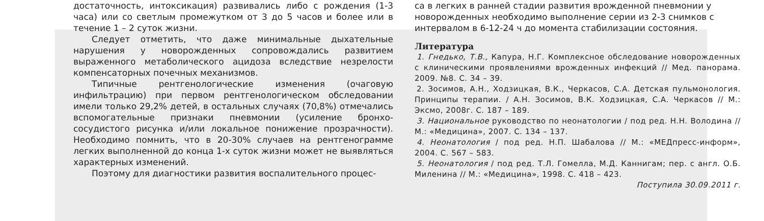достаточность, интоксикация) развивались либо с рождения (1-3 часа) или со светлым промежутком от 3 до 5 часов и более или в течение 1 – 2 суток жизни.
Следует отметить, что даже минимальные дыхательные нарушения у новорожденных сопровождались развитием выраженного метаболического ацидоза вследствие незрелости компенсаторных почечных механизмов.
Типичные рентгенологические изменения (очаговую инфильтрацию) при первом рентгенологическом обследовании имели только 29,2% детей, в остальных случаях (70,8%) отмечались вспомогательные признаки пневмонии (усиление бронхо-сосудистого рисунка и/или локальное понижение прозрачности). Необходимо помнить, что в 20-30% случаев на рентгенограмме легких выполненной до конца 1-х суток жизни может не выявляться характерных изменений.
Поэтому для диагностики развития воспалительного процес-
са в легких в ранней стадии развития врожденной пневмонии у новорожденных необходимо выполнение серии из 2-3 снимков с интервалом в 6-12-24 ч до момента стабилизации состояния.
Литература
1. Гнедько, Т.В., Капура, Н.Г. Комплексное обследование новорожденных с клиническими проявлениями врожденных инфекций // Мед. панорама. 2009. №8. С. 34 – 39.
2. Зосимов, А.Н., Ходзицкая, В.К., Черкасов, С.А. Детская пульмонология. Принципы терапии. / А.Н. Зосимов, В.К. Ходзицкая, С.А. Черкасов // М.: Эксмо, 2008г. С. 187 – 189.
3. Национальное руководство по неонатологии / под ред. Н.Н. Володина // М.: «Медицина», 2007. С. 134 – 137.
4. Неонатология / под ред. Н.П. Шабалова // М.: «МЕДпресс-информ», 2004. С. 567 – 583.
5. Неонатология / под ред. Т.Л. Гомелла, М.Д. Каннигам; пер. с англ. О.Б. Миленина // М.: «Медицина», 1998. С. 418 – 423.
Поступила 30.09.2011 г.